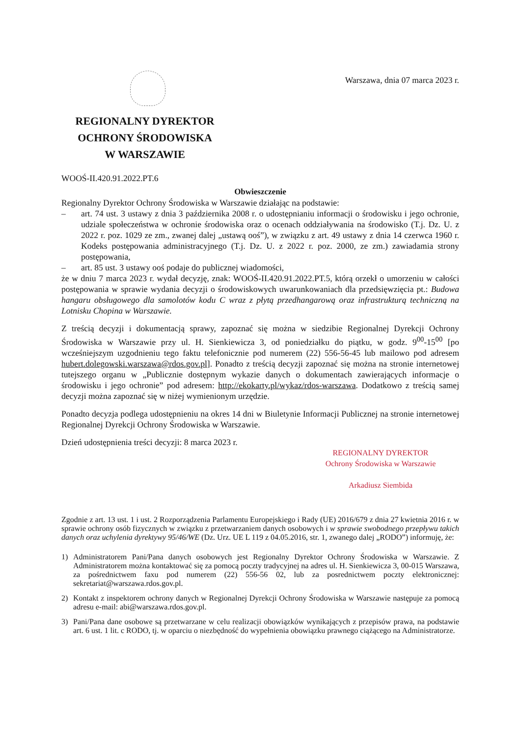Warszawa, dnia 07 marca 2023 r.
REGIONALNY DYREKTOR
OCHRONY ŚRODOWISKA
W WARSZAWIE
WOOŚ-II.420.91.2022.PT.6
Obwieszczenie
Regionalny Dyrektor Ochrony Środowiska w Warszawie działając na podstawie:
– art. 74 ust. 3 ustawy z dnia 3 października 2008 r. o udostępnianiu informacji o środowisku i jego ochronie, udziale społeczeństwa w ochronie środowiska oraz o ocenach oddziaływania na środowisko (T.j. Dz. U. z 2022 r. poz. 1029 ze zm., zwanej dalej „ustawą ooś”), w związku z art. 49 ustawy z dnia 14 czerwca 1960 r. Kodeks postępowania administracyjnego (T.j. Dz. U. z 2022 r. poz. 2000, ze zm.) zawiadamia strony postępowania,
– art. 85 ust. 3 ustawy ooś podaje do publicznej wiadomości,
że w dniu 7 marca 2023 r. wydał decyzję, znak: WOOŚ-II.420.91.2022.PT.5, którą orzekł o umorzeniu w całości postępowania w sprawie wydania decyzji o środowiskowych uwarunkowaniach dla przedsięwzięcia pt.: Budowa hangaru obsługowego dla samolotów kodu C wraz z płytą przedhangarową oraz infrastrukturą techniczną na Lotnisku Chopina w Warszawie.
Z treścią decyzji i dokumentacją sprawy, zapoznać się można w siedzibie Regionalnej Dyrekcji Ochrony Środowiska w Warszawie przy ul. H. Sienkiewicza 3, od poniedziałku do piątku, w godz. 9<sup>00</sup>-15<sup>00</sup> [po wcześniejszym uzgodnieniu tego faktu telefonicznie pod numerem (22) 556-56-45 lub mailowo pod adresem hubert.dolegowski.warszawa@rdos.gov.pl]. Ponadto z treścią decyzji zapoznać się można na stronie internetowej tutejszego organu w „Publicznie dostępnym wykazie danych o dokumentach zawierających informacje o środowisku i jego ochronie” pod adresem: http://ekokarty.pl/wykaz/rdos-warszawa. Dodatkowo z treścią samej decyzji można zapoznać się w niżej wymienionym urzędzie.
Ponadto decyzja podlega udostępnieniu na okres 14 dni w Biuletynie Informacji Publicznej na stronie internetowej Regionalnej Dyrekcji Ochrony Środowiska w Warszawie.
Dzień udostępnienia treści decyzji: 8 marca 2023 r.
REGIONALNY DYREKTOR
Ochrony Środowiska w Warszawie
Arkadiusz Siembida
Zgodnie z art. 13 ust. 1 i ust. 2 Rozporządzenia Parlamentu Europejskiego i Rady (UE) 2016/679 z dnia 27 kwietnia 2016 r. w sprawie ochrony osób fizycznych w związku z przetwarzaniem danych osobowych i w sprawie swobodnego przepływu takich danych oraz uchylenia dyrektywy 95/46/WE (Dz. Urz. UE L 119 z 04.05.2016, str. 1, zwanego dalej „RODO”) informuję, że:
1) Administratorem Pani/Pana danych osobowych jest Regionalny Dyrektor Ochrony Środowiska w Warszawie. Z Administratorem można kontaktować się za pomocą poczty tradycyjnej na adres ul. H. Sienkiewicza 3, 00-015 Warszawa, za pośrednictwem faxu pod numerem (22) 556-56 02, lub za posrednictwem poczty elektronicznej: sekretariat@warszawa.rdos.gov.pl.
2) Kontakt z inspektorem ochrony danych w Regionalnej Dyrekcji Ochrony Środowiska w Warszawie następuje za pomocą adresu e-mail: abi@warszawa.rdos.gov.pl.
3) Pani/Pana dane osobowe są przetwarzane w celu realizacji obowiązków wynikających z przepisów prawa, na podstawie art. 6 ust. 1 lit. c RODO, tj. w oparciu o niezbędność do wypełnienia obowiązku prawnego ciążącego na Administratorze.